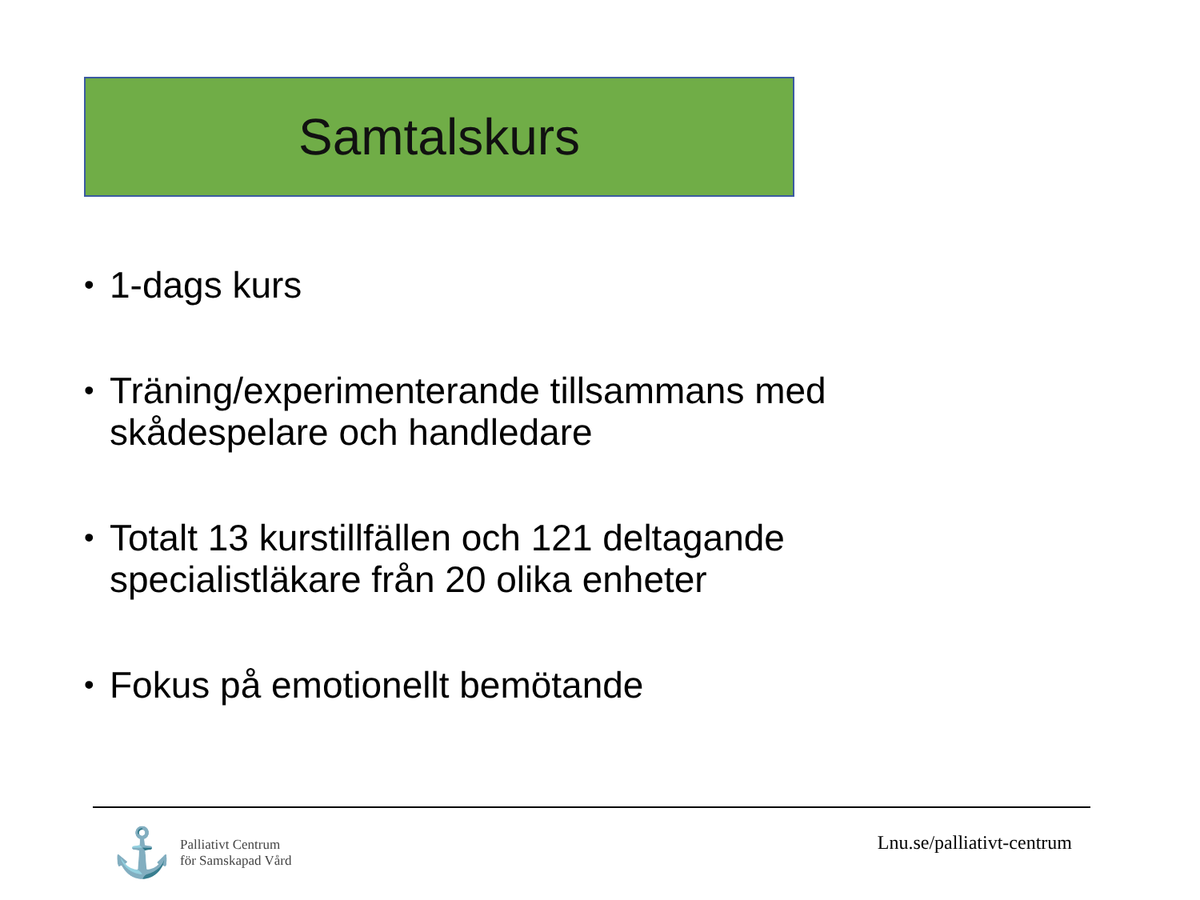Samtalskurs
• 1-dags kurs
• Träning/experimenterande tillsammans med skådespelare och handledare
• Totalt 13 kurstillfällen och 121 deltagande specialistläkare från 20 olika enheter
• Fokus på emotionellt bemötande
⚓
Palliativt Centrum
för Samskapad Vård
Lnu.se/palliativt-centrum